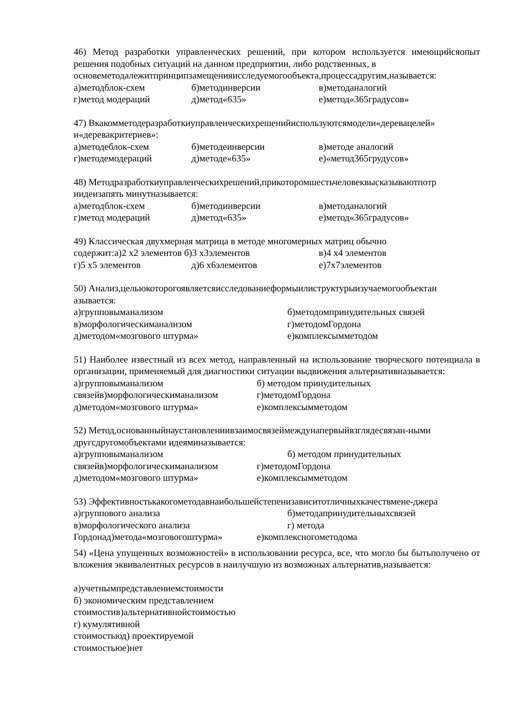46) Метод разработки управленческих решений, при котором используется имеющийсяопыт решения подобных ситуаций на данном предприятии, либо родственных, в
основеметодалежитпринципзамещенияисследуемогообъекта,процессадругим,называется:
а)методблок-схем б)методинверсии в)методаналогий
г)метод модераций д)метод«635» е)метод«365градусов»
47) Вкакомметодеразработкиуправленческихрешенийиспользуютсямодели«деревацелей» и«деревакритериев»:
а)методеблок-схем б)методеинверсии в)методе аналогий
г)методемодераций д)методе«635» е)«метод365грудусов»
48) Методразработкиуправленческихрешений,прикоторомшестьчеловеквысказываютпотр иидеизапять минутназывается:
а)методблок-схем б)методинверсии в)методаналогий
г)метод модераций д)метод«635» е)метод«365градусов»
49) Классическая двухмерная матрица в методе многомерных матриц обычно
содержит:а)2 х2 элементов б)3 х3элементов в)4 х4 элементов
г)5 х5 элементов д)6 х6элементов е)7х7элементов
50) Анализ,цельюкоторогоявляетсяисследованиеформыилиструктурыизучаемогообъектан азывается:
а)групповыманализом б)методомпринудительных связей
в)морфологическиманализом г)методомГордона
д)методом«мозгового штурма» е)комплексымметодом
51) Наиболее известный из всех метод, направленный на использование творческого потенциала в организации, применяемый для диагностики ситуации выдвижения альтернативназывается:
а)групповыманализом б) методом принудительных
связейв)морфологическиманализом г)методомГордона
д)методом«мозгового штурма» е)комплексымметодом
52) Метод,основанныйнаустановлениивзаимосвязеймеждунапервыйвзглядесвязан-ными другсдругомобъектами идеяминазывается:
а)групповыманализом б) методом принудительных
связейв)морфологическиманализом г)методомГордона
д)методом«мозгового штурма» е)комплексымметодом
53) Эффективностькакогометодавнаибольшейстепенизависитотличныхкачествмене-джера
а)группового анализа б)методапринудительныхсвязей
в)морфологического анализа г) метода
Гордонад)метода«мозговогоштурма» е)комплексногометодома
54) «Цена упущенных возможностей» в использовании ресурса, все, что могло бы бытьполучено от вложения эквивалентных ресурсов в наилучшую из возможных альтернатив,называется:
а)учетнымпредставлениемстоимости
б) экономическим представлением
стоимостив)альтернативнойстоимостью
г) кумулятивной
стоимостьюд) проектируемой
стоимостьюе)нет